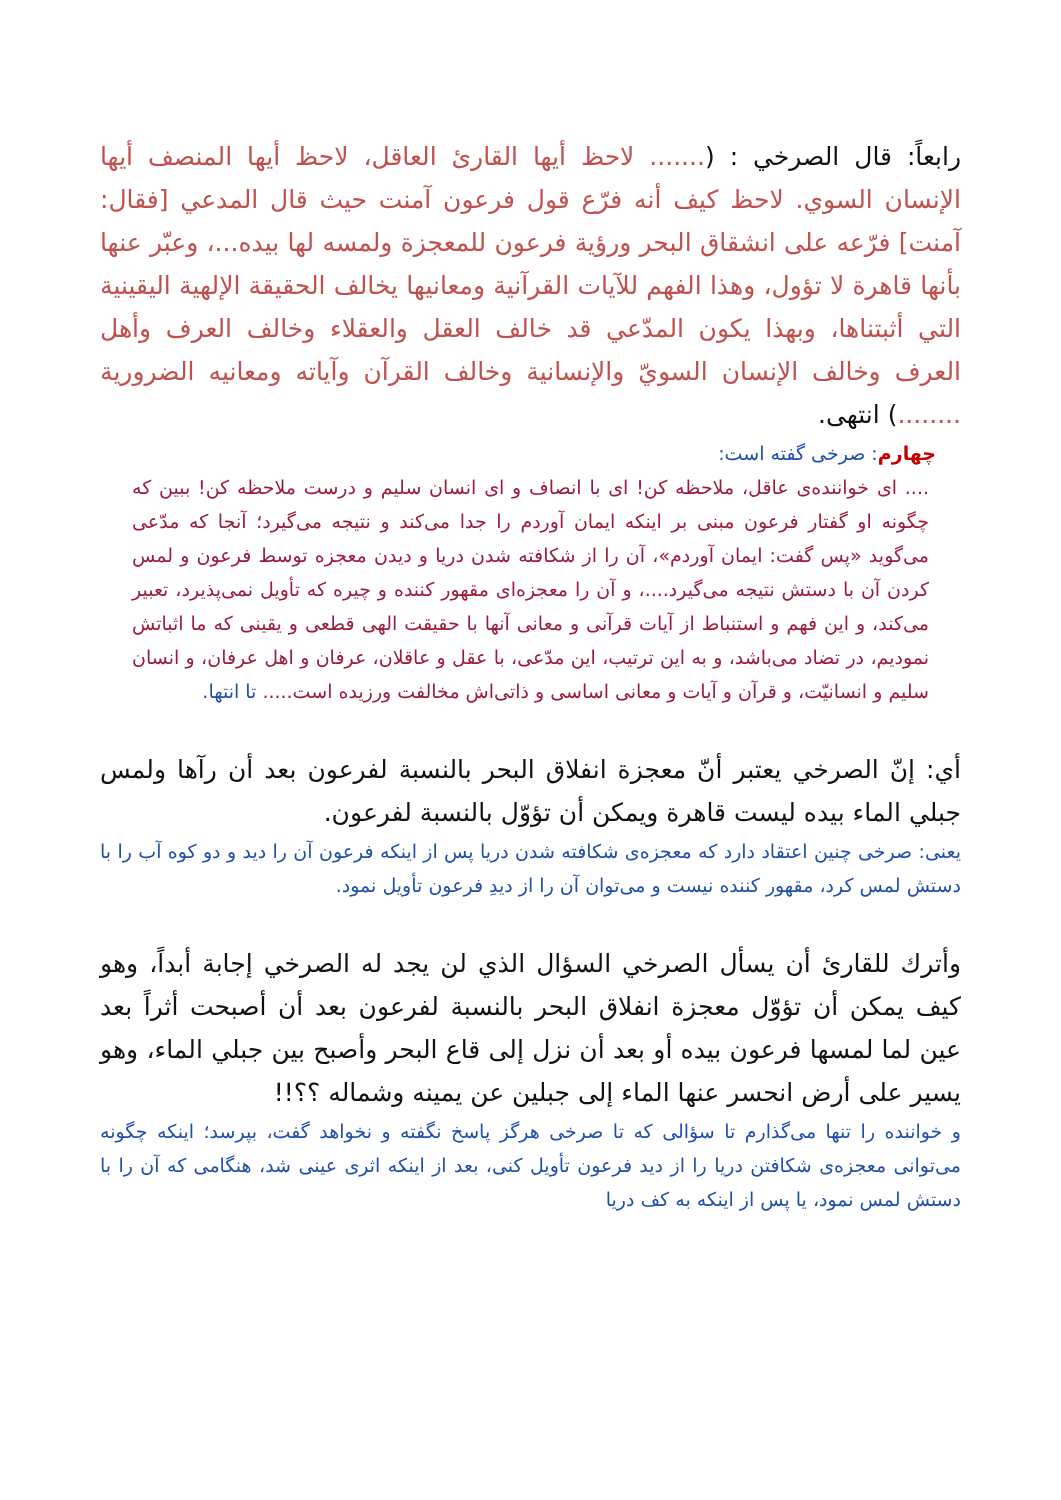رابعاً: قال الصرخي : (....... لاحظ أيها القارئ العاقل، لاحظ أيها المنصف أيها الإنسان السوي. لاحظ كيف أنه فرّع قول فرعون آمنت حيث قال المدعي [فقال: آمنت] فرّعه على انشقاق البحر ورؤية فرعون للمعجزة ولمسه لها بيده...، وعبّر عنها بأنها قاهرة لا تؤول، وهذا الفهم للآيات القرآنية ومعانيها يخالف الحقيقة الإلهية اليقينية التي أثبتناها، وبهذا يكون المدّعي قد خالف العقل والعقلاء وخالف العرف وأهل العرف وخالف الإنسان السويّ والإنسانية وخالف القرآن وآياته ومعانيه الضرورية ........) انتهى.
چهارم: صرخی گفته است:
.... ای خواننده‌ی عاقل، ملاحظه کن! ای با انصاف و ای انسان سلیم و درست ملاحظه کن! ببین که چگونه او گفتار فرعون مبنی بر اینکه ایمان آوردم را جدا می‌کند و نتیجه می‌گیرد؛ آنجا که مدّعی می‌گوید «پس گفت: ایمان آوردم»، آن را از شکافته شدن دریا و دیدن معجزه توسط فرعون و لمس کردن آن با دستش نتیجه می‌گیرد....، و آن را معجزه‌ای مقهور کننده و چیره که تأویل نمی‌پذیرد، تعبیر می‌کند، و این فهم و استنباط از آیات قرآنی و معانی آنها با حقیقت الهی قطعی و یقینی که ما اثباتش نمودیم، در تضاد می‌باشد، و به این ترتیب، این مدّعی، با عقل و عاقلان، عرفان و اهل عرفان، و انسان سلیم و انسانیّت، و قرآن و آیات و معانی اساسی و ذاتی‌اش مخالفت ورزیده است..... تا انتها.
أي: إنّ الصرخي يعتبر أنّ معجزة انفلاق البحر بالنسبة لفرعون بعد أن رآها ولمس جبلي الماء بيده ليست قاهرة ويمكن أن تؤوّل بالنسبة لفرعون.
یعنی: صرخی چنین اعتقاد دارد که معجزه‌ی شکافته شدن دریا پس از اینکه فرعون آن را دید و دو کوه آب را با دستش لمس کرد، مقهور کننده نیست و می‌توان آن را از دیدِ فرعون تأویل نمود.
وأترك للقارئ أن يسأل الصرخي السؤال الذي لن يجد له الصرخي إجابة أبداً، وهو كيف يمكن أن تؤوّل معجزة انفلاق البحر بالنسبة لفرعون بعد أن أصبحت أثراً بعد عين لما لمسها فرعون بيده أو بعد أن نزل إلى قاع البحر وأصبح بين جبلي الماء، وهو يسير على أرض انحسر عنها الماء إلى جبلين عن يمينه وشماله ؟؟!!
و خواننده را تنها می‌گذارم تا سؤالی که تا صرخی هرگز پاسخ نگفته و نخواهد گفت، بپرسد؛ اینکه چگونه می‌توانی معجزه‌ی شکافتن دریا را از دید فرعون تأویل کنی، بعد از اینکه اثری عینی شد، هنگامی که آن را با دستش لمس نمود، یا پس از اینکه به کف دریا